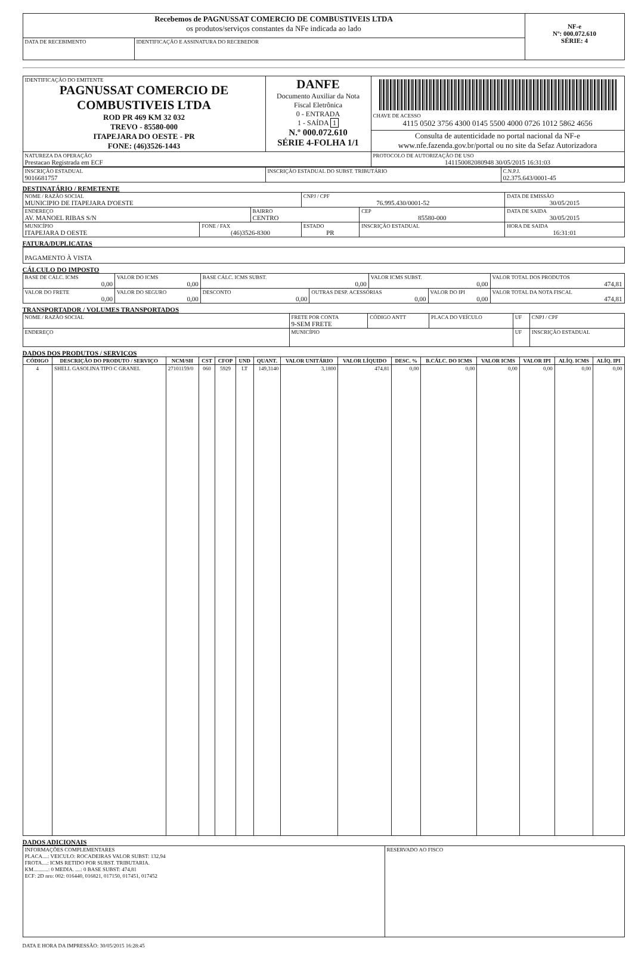| Recebemos de PAGNUSSAT COMERCIO DE COMBUSTIVEIS LTDA os produtos/serviços constantes da NFe indicada ao lado | | NF-e Nº: 000.072.610 SÉRIE: 4 |
| DATA DE RECEBIMENTO | IDENTIFICAÇÃO E ASSINATURA DO RECEBEDOR | |
| IDENTIFICAÇÃO DO EMITENTE PAGNUSSAT COMERCIO DE COMBUSTIVEIS LTDA ROD PR 469 KM 32 032 TREVO - 85580-000 ITAPEJARA DO OESTE - PR FONE: (46)3526-1443 | DANFE Documento Auxiliar da Nota Fiscal Eletrônica 0 - ENTRADA 1 - SAÍDA 1 N.º 000.072.610 SÉRIE 4-FOLHA 1/1 | CHAVE DE ACESSO 4115 0502 3756 4300 0145 5500 4000 0726 1012 5862 4656 |
| | | Consulta de autenticidade no portal nacional da NF-e www.nfe.fazenda.gov.br/portal ou no site da Sefaz Autorizadora |
| NATUREZA DA OPERAÇÃO Prestacao Registrada em ECF | | PROTOCOLO DE AUTORIZAÇÃO DE USO 141150082080948 30/05/2015 16:31:03 |
| INSCRIÇÃO ESTADUAL 9016681757 | INSCRIÇÃO ESTADUAL DO SUBST. TRIBUTÁRIO | C.N.P.J. 02.375.643/0001-45 |
DESTINATÁRIO / REMETENTE
| NOME / RAZÃO SOCIAL MUNICIPIO DE ITAPEJARA D'OESTE | | | CNPJ / CPF 76.995.430/0001-52 | | DATA DE EMISSÃO 30/05/2015 |
| ENDEREÇO AV. MANOEL RIBAS S/N | | BAIRRO CENTRO | | CEP 85580-000 | DATA DE SAIDA 30/05/2015 |
| MUNICÍPIO ITAPEJARA D OESTE | FONE / FAX (46)3526-8300 | | ESTADO PR | INSCRIÇÃO ESTADUAL | HORA DE SAIDA 16:31:01 |
FATURA/DUPLICATAS
| PAGAMENTO À VISTA |
CÁLCULO DO IMPOSTO
| BASE DE CÁLC. ICMS 0,00 | | VALOR DO ICMS 0,00 | BASE CÁLC. ICMS SUBST. 0,00 | | VALOR ICMS SUBST. 0,00 | | VALOR TOTAL DOS PRODUTOS 474,81 |
| VALOR DO FRETE 0,00 | VALOR DO SEGURO 0,00 | | DESCONTO 0,00 | OUTRAS DESP. ACESSÓRIAS 0,00 | | VALOR DO IPI 0,00 | VALOR TOTAL DA NOTA FISCAL 474,81 |
TRANSPORTADOR / VOLUMES TRANSPORTADOS
| NOME / RAZÃO SOCIAL | FRETE POR CONTA 9-SEM FRETE | CÓDIGO ANTT | PLACA DO VEÍCULO | UF | CNPJ / CPF |
| ENDEREÇO | MUNICÍPIO | | | UF | INSCRIÇÃO ESTADUAL |
DADOS DOS PRODUTOS / SERVIÇOS
| CÓDIGO | DESCRIÇÃO DO PRODUTO / SERVIÇO | NCM/SH | CST | CFOP | UND | QUANT. | VALOR UNITÁRIO | VALOR LÍQUIDO | DESC. % | B.CÁLC. DO ICMS | VALOR ICMS | VALOR IPI | ALÍQ. ICMS | ALÍQ. IPI |
| --- | --- | --- | --- | --- | --- | --- | --- | --- | --- | --- | --- | --- | --- | --- |
| 4 | SHELL GASOLINA TIPO C GRANEL | 27101159/0 | 060 | 5929 | LT | 149,3140 | 3,1800 | 474,81 | 0,00 | 0,00 | 0,00 | 0,00 | 0,00 | 0,00 |
DADOS ADICIONAIS
| INFORMAÇÕES COMPLEMENTARES PLACA....: VEICULO: ROCADEIRAS VALOR SUBST: 132,94 FROTA....: ICMS RETIDO POR SUBST. TRIBUTARIA. KM...........: 0 MEDIA. ....: 0 BASE SUBST: 474,81 ECF: 2D nro: 002: 016440, 016821, 017150, 017451, 017452 | RESERVADO AO FISCO |
DATA E HORA DA IMPRESSÃO: 30/05/2015 16:28:45